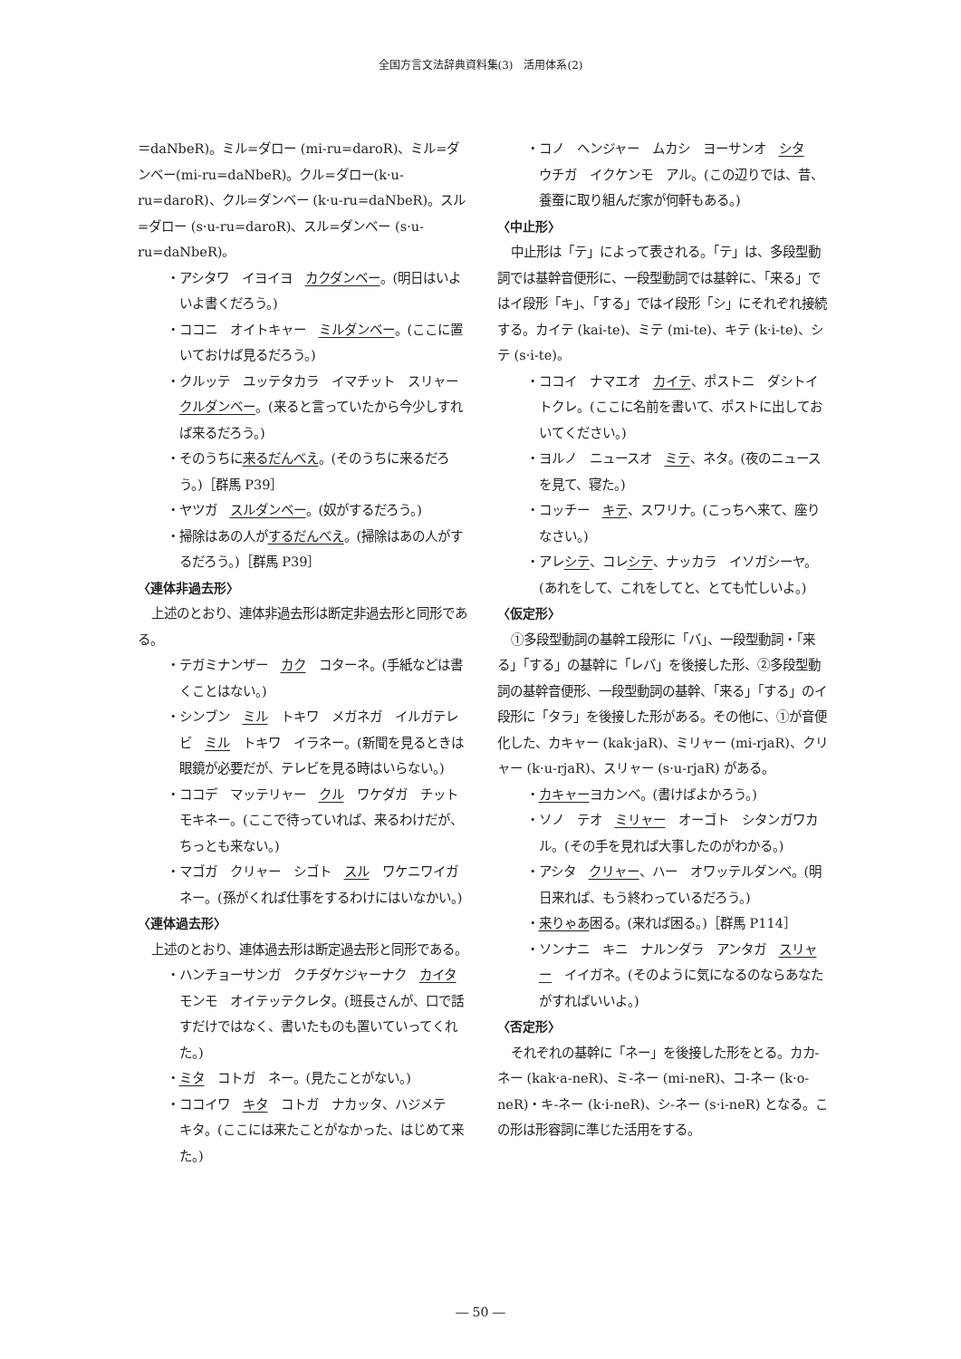全国方言文法辞典資料集(3)　活用体系(2)
＝daNbeR)。ミル=ダロー (mi-ru=daroR)、ミル=ダンベー(mi-ru=daNbeR)。クル=ダロー(k·u-ru=daroR)、クル=ダンベー (k·u-ru=daNbeR)。スル=ダロー (s·u-ru=daroR)、スル=ダンベー (s·u-ru=daNbeR)。
・アシタワ　イヨイヨ　カクダンベー。(明日はいよいよ書くだろう。)
・ココニ　オイトキャー　ミルダンベー。(ここに置いておけば見るだろう。)
・クルッテ　ユッテタカラ　イマチット　スリャー　クルダンベー。(来ると言っていたから今少しすれば来るだろう。)
・そのうちに来るだんべえ。(そのうちに来るだろう。)［群馬 P39］
・ヤツガ　スルダンベー。(奴がするだろう。)
・掃除はあの人がするだんべえ。(掃除はあの人がするだろう。)［群馬 P39］
〈連体非過去形〉
上述のとおり、連体非過去形は断定非過去形と同形である。
・テガミナンザー　カク　コターネ。(手紙などは書くことはない。)
・シンブン　ミル　トキワ　メガネガ　イルガテレビ　ミル　トキワ　イラネー。(新聞を見るときは眼鏡が必要だが、テレビを見る時はいらない。)
・ココデ　マッテリャー　クル　ワケダガ　チットモキネー。(ここで待っていれば、来るわけだが、ちっとも来ない。)
・マゴガ　クリャー　シゴト　スル　ワケニワイガネー。(孫がくれば仕事をするわけにはいなかい。)
〈連体過去形〉
上述のとおり、連体過去形は断定過去形と同形である。
・ハンチョーサンガ　クチダケジャーナク　カイタモンモ　オイテッテクレタ。(班長さんが、口で話すだけではなく、書いたものも置いていってくれた。)
・ミタ　コトガ　ネー。(見たことがない。)
・ココイワ　キタ　コトガ　ナカッタ、ハジメテ　キタ。(ここには来たことがなかった、はじめて来た。)
・コノ　ヘンジャー　ムカシ　ヨーサンオ　シタ　ウチガ　イクケンモ　アル。(この辺りでは、昔、養蚕に取り組んだ家が何軒もある。)
〈中止形〉
中止形は「テ」によって表される。「テ」は、多段型動詞では基幹音便形に、一段型動詞では基幹に、「来る」ではイ段形「キ」、「する」ではイ段形「シ」にそれぞれ接続する。カイテ (kai-te)、ミテ (mi-te)、キテ (k·i-te)、シテ (s·i-te)。
・ココイ　ナマエオ　カイテ、ポストニ　ダシトイトクレ。(ここに名前を書いて、ポストに出しておいてください。)
・ヨルノ　ニュースオ　ミテ、ネタ。(夜のニュースを見て、寝た。)
・コッチー　キテ、スワリナ。(こっちへ来て、座りなさい。)
・アレシテ、コレシテ、ナッカラ　イソガシーヤ。(あれをして、これをしてと、とても忙しいよ。)
〈仮定形〉
①多段型動詞の基幹エ段形に「バ」、一段型動詞・「来る」「する」の基幹に「レバ」を後接した形、②多段型動詞の基幹音便形、一段型動詞の基幹、「来る」「する」のイ段形に「タラ」を後接した形がある。その他に、①が音便化した、カキャー (kak·jaR)、ミリャー (mi-rjaR)、クリャー (k·u-rjaR)、スリャー (s·u-rjaR) がある。
・カキャーヨカンベ。(書けばよかろう。)
・ソノ　テオ　ミリャー　オーゴト　シタンガワカル。(その手を見れば大事したのがわかる。)
・アシタ　クリャー、ハー　オワッテルダンベ。(明日来れば、もう終わっているだろう。)
・来りゃあ困る。(来れば困る。)［群馬 P114］
・ソンナニ　キニ　ナルンダラ　アンタガ　スリャー　イイガネ。(そのように気になるのならあなたがすればいいよ。)
〈否定形〉
それぞれの基幹に「ネー」を後接した形をとる。カカ-ネー (kak·a-neR)、ミ-ネー (mi-neR)、コ-ネー (k·o-neR)・キ-ネー (k·i-neR)、シ-ネー (s·i-neR) となる。この形は形容詞に準じた活用をする。
― 50 ―